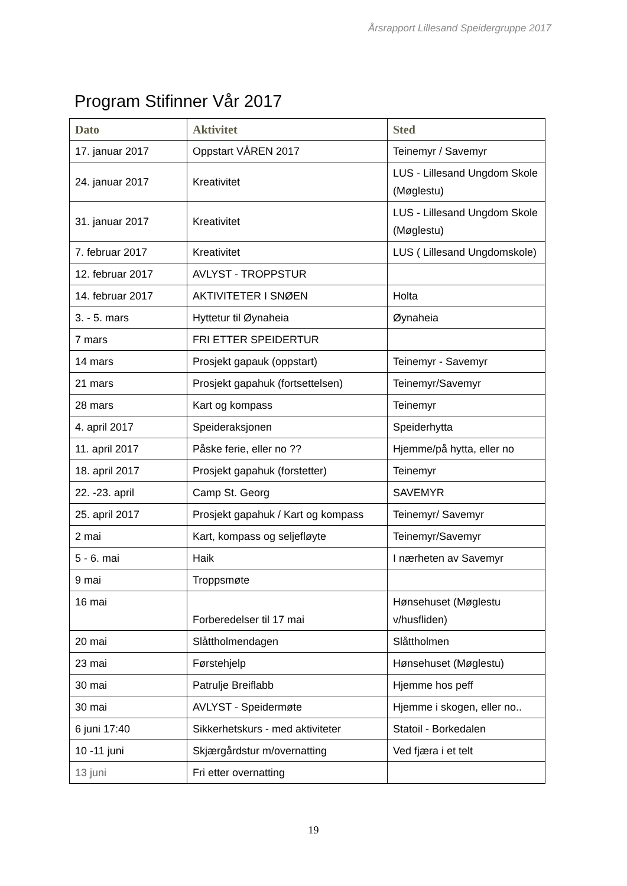Årsrapport Lillesand Speidergruppe 2017
Program Stifinner Vår 2017
| Dato | Aktivitet | Sted |
| --- | --- | --- |
| 17. januar 2017 | Oppstart VÅREN 2017 | Teinemyr / Savemyr |
| 24. januar 2017 | Kreativitet | LUS - Lillesand Ungdom Skole (Møglestu) |
| 31. januar 2017 | Kreativitet | LUS - Lillesand Ungdom Skole (Møglestu) |
| 7. februar 2017 | Kreativitet | LUS ( Lillesand Ungdomskole) |
| 12. februar 2017 | AVLYST - TROPPSTUR | |
| 14. februar 2017 | AKTIVITETER I SNØEN | Holta |
| 3. - 5. mars | Hyttetur til Øynaheia | Øynaheia |
| 7 mars | FRI ETTER SPEIDERTUR | |
| 14 mars | Prosjekt gapauk (oppstart) | Teinemyr - Savemyr |
| 21 mars | Prosjekt gapahuk (fortsettelsen) | Teinemyr/Savemyr |
| 28 mars | Kart og kompass | Teinemyr |
| 4. april 2017 | Speideraksjonen | Speiderhytta |
| 11. april 2017 | Påske ferie, eller no ?? | Hjemme/på hytta, eller no |
| 18. april 2017 | Prosjekt gapahuk (forstetter) | Teinemyr |
| 22. -23. april | Camp St. Georg | SAVEMYR |
| 25. april 2017 | Prosjekt gapahuk / Kart og kompass | Teinemyr/ Savemyr |
| 2 mai | Kart, kompass og seljefløyte | Teinemyr/Savemyr |
| 5 - 6. mai | Haik | I nærheten av Savemyr |
| 9 mai | Troppsmøte | |
| 16 mai | Forberedelser til 17 mai | Hønsehuset (Møglestu v/husfliden) |
| 20 mai | Slåttholmendagen | Slåttholmen |
| 23 mai | Førstehjelp | Hønsehuset (Møglestu) |
| 30 mai | Patrulje Breiflabb | Hjemme hos peff |
| 30 mai | AVLYST - Speidermøte | Hjemme i skogen, eller no.. |
| 6 juni 17:40 | Sikkerhetskurs - med aktiviteter | Statoil - Borkedalen |
| 10 -11 juni | Skjærgårdstur m/overnatting | Ved fjæra i et telt |
| 13 juni | Fri etter overnatting | |
19